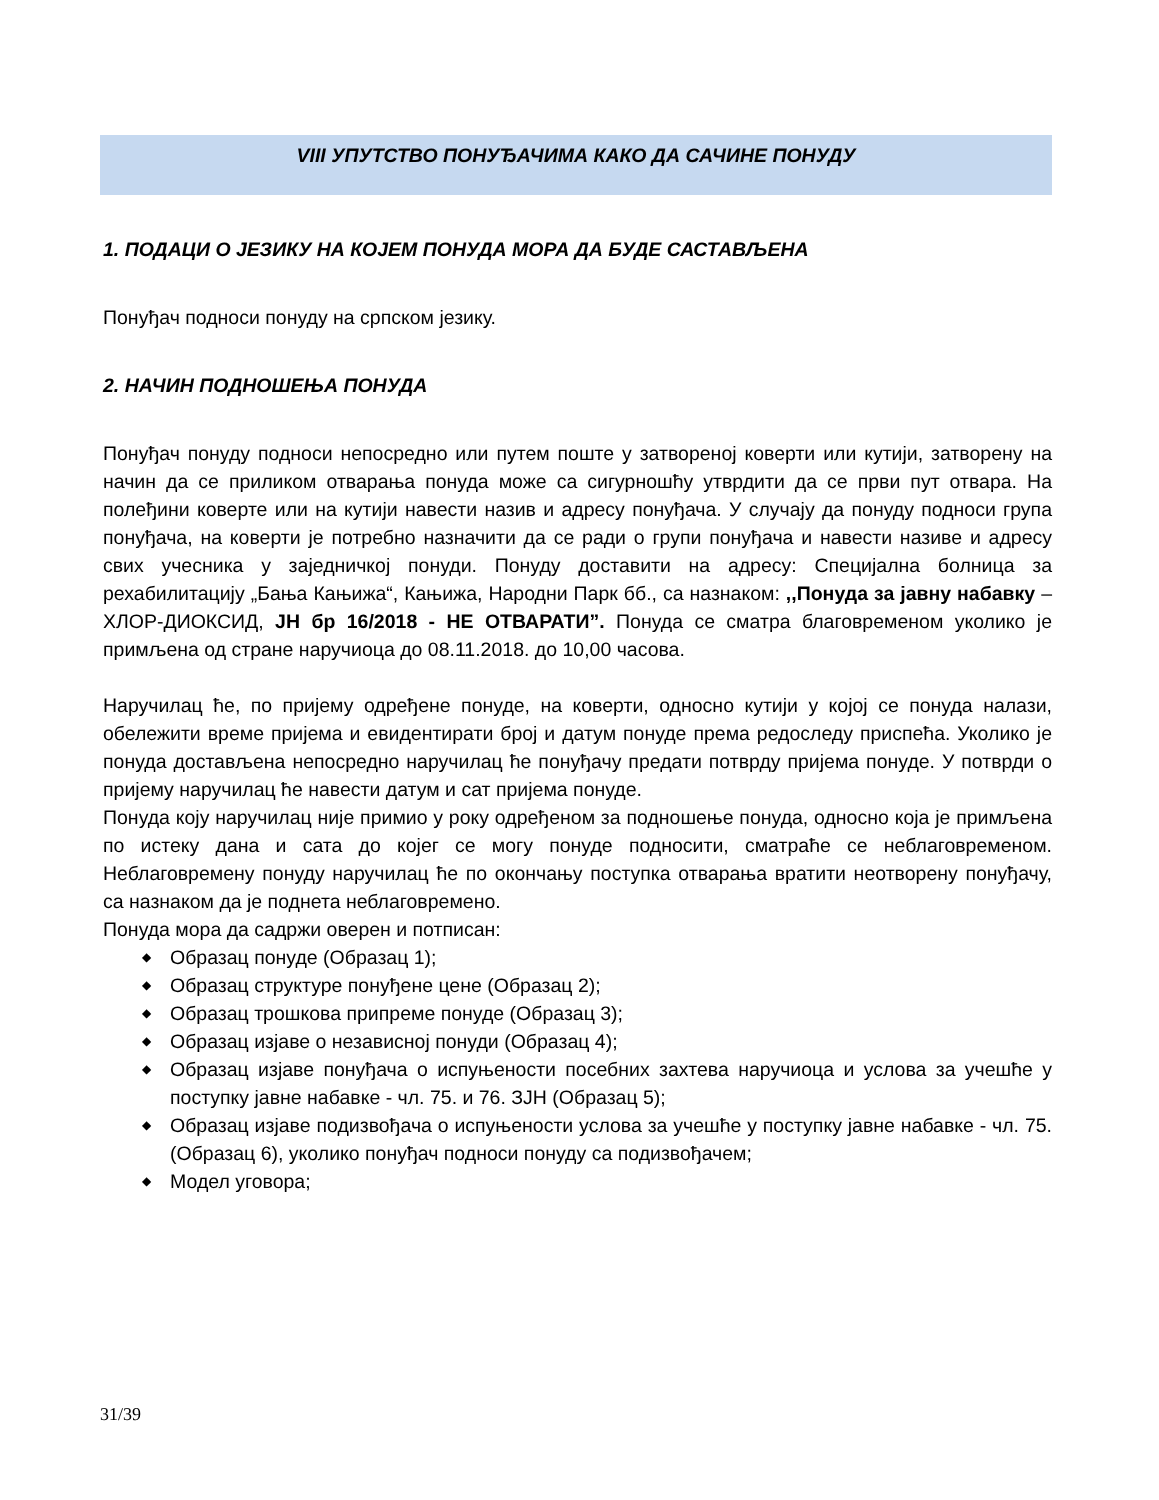VIII УПУТСТВО ПОНУЂАЧИМА КАКО ДА САЧИНЕ ПОНУДУ
1. ПОДАЦИ О ЈЕЗИКУ НА КОЈЕМ ПОНУДА МОРА ДА БУДЕ САСТАВЉЕНА
Понуђач подноси понуду на српском језику.
2. НАЧИН ПОДНОШЕЊА ПОНУДА
Понуђач понуду подноси непосредно или путем поште у затвореној коверти или кутији, затворену на начин да се приликом отварања понуда може са сигурношћу утврдити да се први пут отвара. На полеђини коверте или на кутији навести назив и адресу понуђача. У случају да понуду подноси група понуђача, на коверти је потребно назначити да се ради о групи понуђача и навести називе и адресу свих учесника у заједничкој понуди. Понуду доставити на адресу: Специјална болница за рехабилитацију „Бања Кањижа“, Кањижа, Народни Парк бб., са назнаком: ,,Понуда за јавну набавку – ХЛОР-ДИОКСИД, ЈН бр 16/2018 - НЕ ОТВАРАТИ”. Понуда се сматра благовременом уколико је примљена од стране наручиоца до 08.11.2018. до 10,00 часова.
Наручилац ће, по пријему одређене понуде, на коверти, односно кутији у којој се понуда налази, обележити време пријема и евидентирати број и датум понуде према редоследу приспећа. Уколико је понуда достављена непосредно наручилац ће понуђачу предати потврду пријема понуде. У потврди о пријему наручилац ће навести датум и сат пријема понуде.
Понуда коју наручилац није примио у року одређеном за подношење понуда, односно која је примљена по истеку дана и сата до којег се могу понуде подносити, сматраће се неблаговременом. Неблаговремену понуду наручилац ће по окончању поступка отварања вратити неотворену понуђачу, са назнаком да је поднета неблаговремено.
Понуда мора да садржи оверен и потписан:
◆ Образац понуде (Образац 1);
◆ Образац структуре понуђене цене (Образац 2);
◆ Образац трошкова припреме понуде (Образац 3);
◆ Образац изјаве о независној понуди (Образац 4);
◆ Образац изјаве понуђача о испуњености посебних захтева наручиоца и услова за учешће у поступку јавне набавке - чл. 75. и 76. ЗЈН (Образац 5);
◆ Образац изјаве подизвођача о испуњености услова за учешће у поступку јавне набавке - чл. 75. (Образац 6), уколико понуђач подноси понуду са подизвођачем;
◆ Модел уговора;
31/39